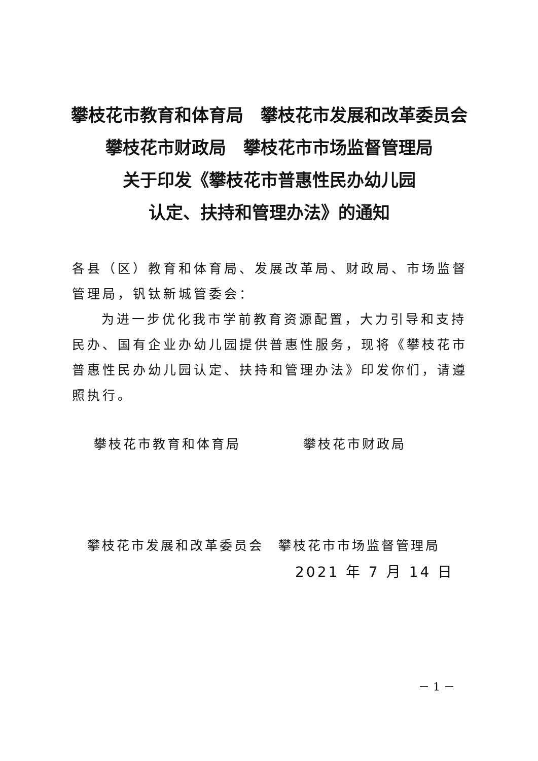攀枝花市教育和体育局　攀枝花市发展和改革委员会
攀枝花市财政局　攀枝花市市场监督管理局
关于印发《攀枝花市普惠性民办幼儿园
认定、扶持和管理办法》的通知
各县（区）教育和体育局、发展改革局、财政局、市场监督管理局，钒钛新城管委会：
为进一步优化我市学前教育资源配置，大力引导和支持民办、国有企业办幼儿园提供普惠性服务，现将《攀枝花市普惠性民办幼儿园认定、扶持和管理办法》印发你们，请遵照执行。
攀枝花市教育和体育局 攀枝花市财政局
攀枝花市发展和改革委员会　攀枝花市市场监督管理局
2021 年 7 月 14 日
－ 1 －